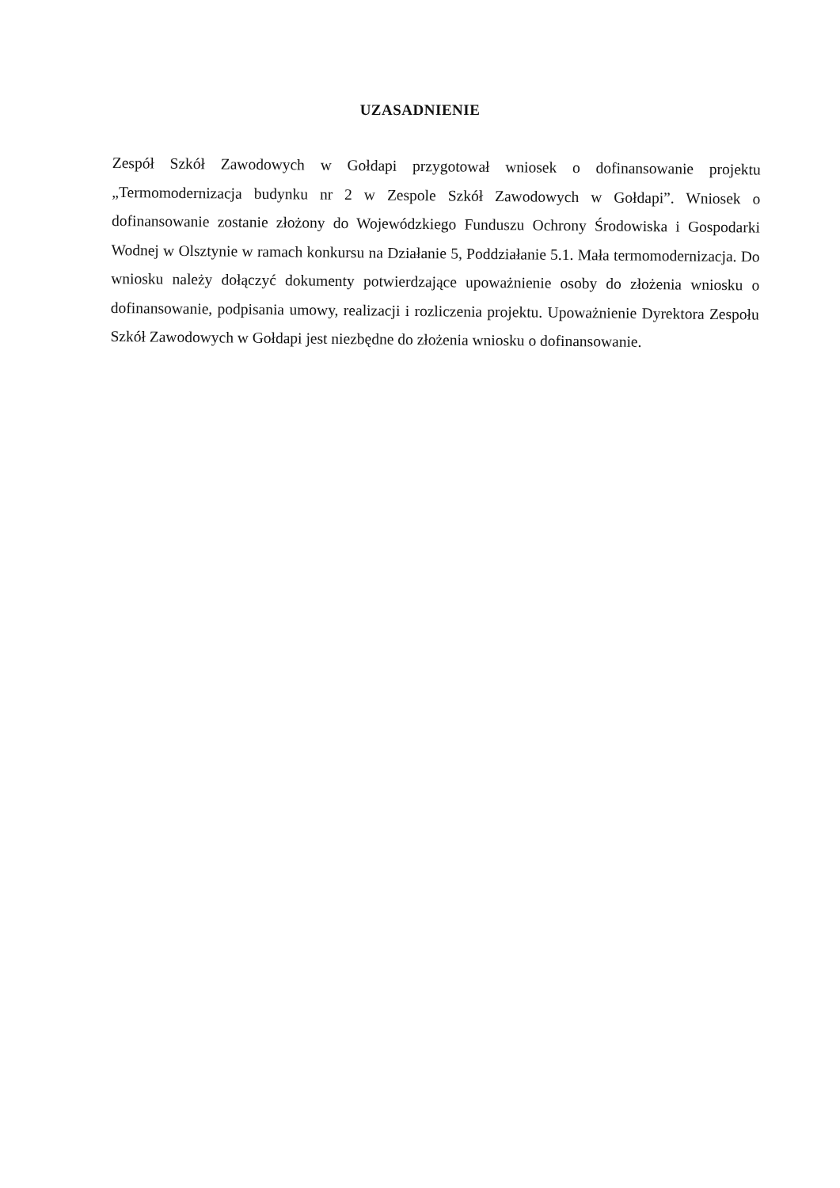UZASADNIENIE
Zespół Szkół Zawodowych w Gołdapi przygotował wniosek o dofinansowanie projektu „Termomodernizacja budynku nr 2 w Zespole Szkół Zawodowych w Gołdapi”. Wniosek o dofinansowanie zostanie złożony do Wojewódzkiego Funduszu Ochrony Środowiska i Gospodarki Wodnej w Olsztynie w ramach konkursu na Działanie 5, Poddziałanie 5.1. Mała termomodernizacja. Do wniosku należy dołączyć dokumenty potwierdzające upoważnienie osoby do złożenia wniosku o dofinansowanie, podpisania umowy, realizacji i rozliczenia projektu. Upoważnienie Dyrektora Zespołu Szkół Zawodowych w Gołdapi jest niezbędne do złożenia wniosku o dofinansowanie.